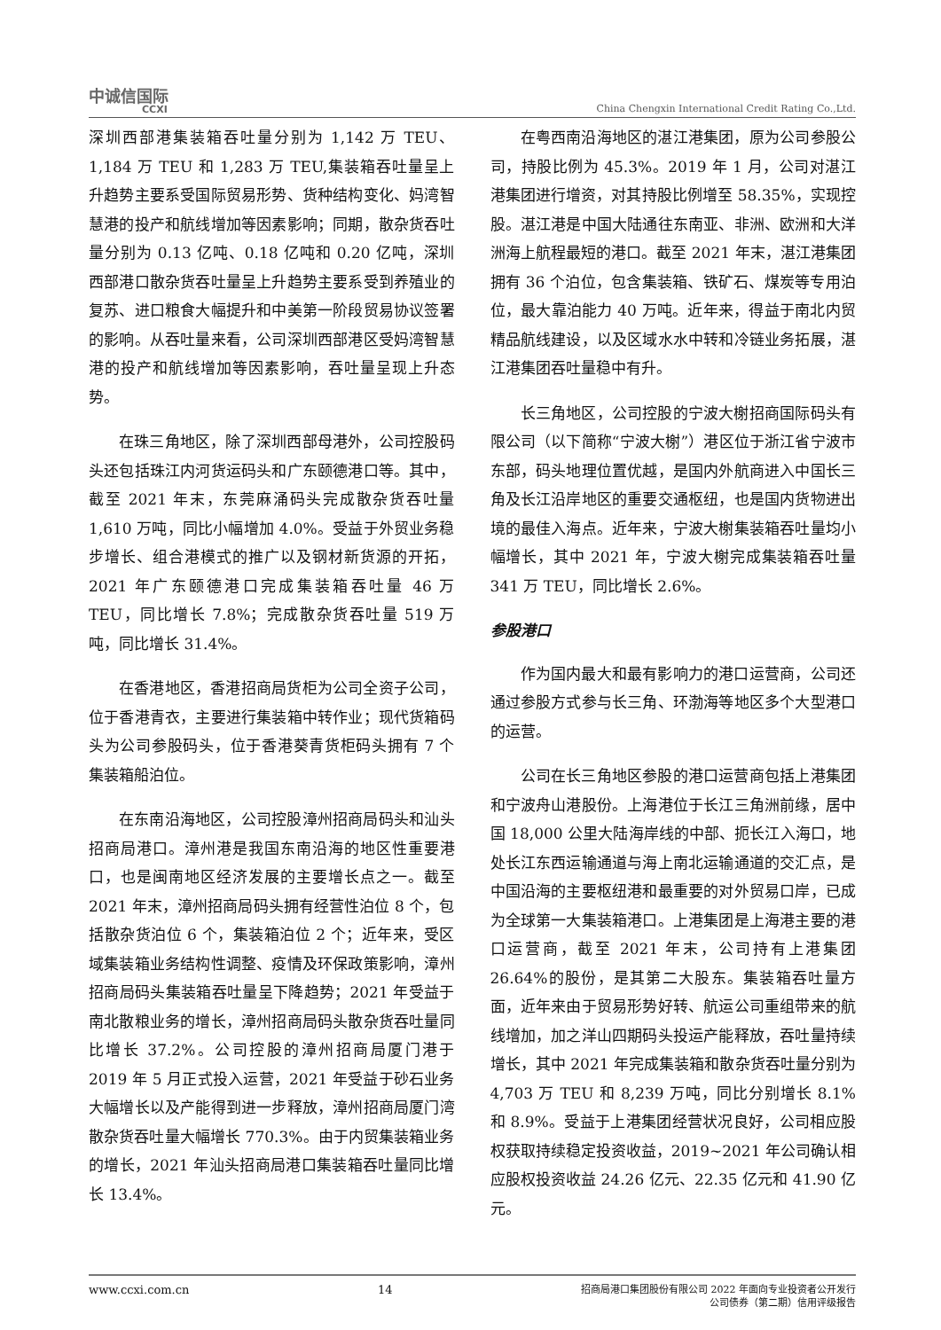中诚信国际
CCXI
China Chengxin International Credit Rating Co.,Ltd.
深圳西部港集装箱吞吐量分别为 1,142 万 TEU、1,184 万 TEU 和 1,283 万 TEU,集装箱吞吐量呈上升趋势主要系受国际贸易形势、货种结构变化、妈湾智慧港的投产和航线增加等因素影响；同期，散杂货吞吐量分别为 0.13 亿吨、0.18 亿吨和 0.20 亿吨，深圳西部港口散杂货吞吐量呈上升趋势主要系受到养殖业的复苏、进口粮食大幅提升和中美第一阶段贸易协议签署的影响。从吞吐量来看，公司深圳西部港区受妈湾智慧港的投产和航线增加等因素影响，吞吐量呈现上升态势。
在珠三角地区，除了深圳西部母港外，公司控股码头还包括珠江内河货运码头和广东颐德港口等。其中，截至 2021 年末，东莞麻涌码头完成散杂货吞吐量 1,610 万吨，同比小幅增加 4.0%。受益于外贸业务稳步增长、组合港模式的推广以及钢材新货源的开拓，2021 年广东颐德港口完成集装箱吞吐量 46 万 TEU，同比增长 7.8%；完成散杂货吞吐量 519 万吨，同比增长 31.4%。
在香港地区，香港招商局货柜为公司全资子公司，位于香港青衣，主要进行集装箱中转作业；现代货箱码头为公司参股码头，位于香港葵青货柜码头拥有 7 个集装箱船泊位。
在东南沿海地区，公司控股漳州招商局码头和汕头招商局港口。漳州港是我国东南沿海的地区性重要港口，也是闽南地区经济发展的主要增长点之一。截至 2021 年末，漳州招商局码头拥有经营性泊位 8 个，包括散杂货泊位 6 个，集装箱泊位 2 个；近年来，受区域集装箱业务结构性调整、疫情及环保政策影响，漳州招商局码头集装箱吞吐量呈下降趋势；2021 年受益于南北散粮业务的增长，漳州招商局码头散杂货吞吐量同比增长 37.2%。公司控股的漳州招商局厦门港于 2019 年 5 月正式投入运营，2021 年受益于砂石业务大幅增长以及产能得到进一步释放，漳州招商局厦门湾散杂货吞吐量大幅增长 770.3%。由于内贸集装箱业务的增长，2021 年汕头招商局港口集装箱吞吐量同比增长 13.4%。
在粤西南沿海地区的湛江港集团，原为公司参股公司，持股比例为 45.3%。2019 年 1 月，公司对湛江港集团进行增资，对其持股比例增至 58.35%，实现控股。湛江港是中国大陆通往东南亚、非洲、欧洲和大洋洲海上航程最短的港口。截至 2021 年末，湛江港集团拥有 36 个泊位，包含集装箱、铁矿石、煤炭等专用泊位，最大靠泊能力 40 万吨。近年来，得益于南北内贸精品航线建设，以及区域水水中转和冷链业务拓展，湛江港集团吞吐量稳中有升。
长三角地区，公司控股的宁波大榭招商国际码头有限公司（以下简称“宁波大榭”）港区位于浙江省宁波市东部，码头地理位置优越，是国内外航商进入中国长三角及长江沿岸地区的重要交通枢纽，也是国内货物进出境的最佳入海点。近年来，宁波大榭集装箱吞吐量均小幅增长，其中 2021 年，宁波大榭完成集装箱吞吐量 341 万 TEU，同比增长 2.6%。
参股港口
作为国内最大和最有影响力的港口运营商，公司还通过参股方式参与长三角、环渤海等地区多个大型港口的运营。
公司在长三角地区参股的港口运营商包括上港集团和宁波舟山港股份。上海港位于长江三角洲前缘，居中国 18,000 公里大陆海岸线的中部、扼长江入海口，地处长江东西运输通道与海上南北运输通道的交汇点，是中国沿海的主要枢纽港和最重要的对外贸易口岸，已成为全球第一大集装箱港口。上港集团是上海港主要的港口运营商，截至 2021 年末，公司持有上港集团 26.64%的股份，是其第二大股东。集装箱吞吐量方面，近年来由于贸易形势好转、航运公司重组带来的航线增加，加之洋山四期码头投运产能释放，吞吐量持续增长，其中 2021 年完成集装箱和散杂货吞吐量分别为 4,703 万 TEU 和 8,239 万吨，同比分别增长 8.1%和 8.9%。受益于上港集团经营状况良好，公司相应股权获取持续稳定投资收益，2019~2021 年公司确认相应股权投资收益 24.26 亿元、22.35 亿元和 41.90 亿元。
www.ccxi.com.cn 14
招商局港口集团股份有限公司 2022 年面向专业投资者公开发行
公司债券（第二期）信用评级报告